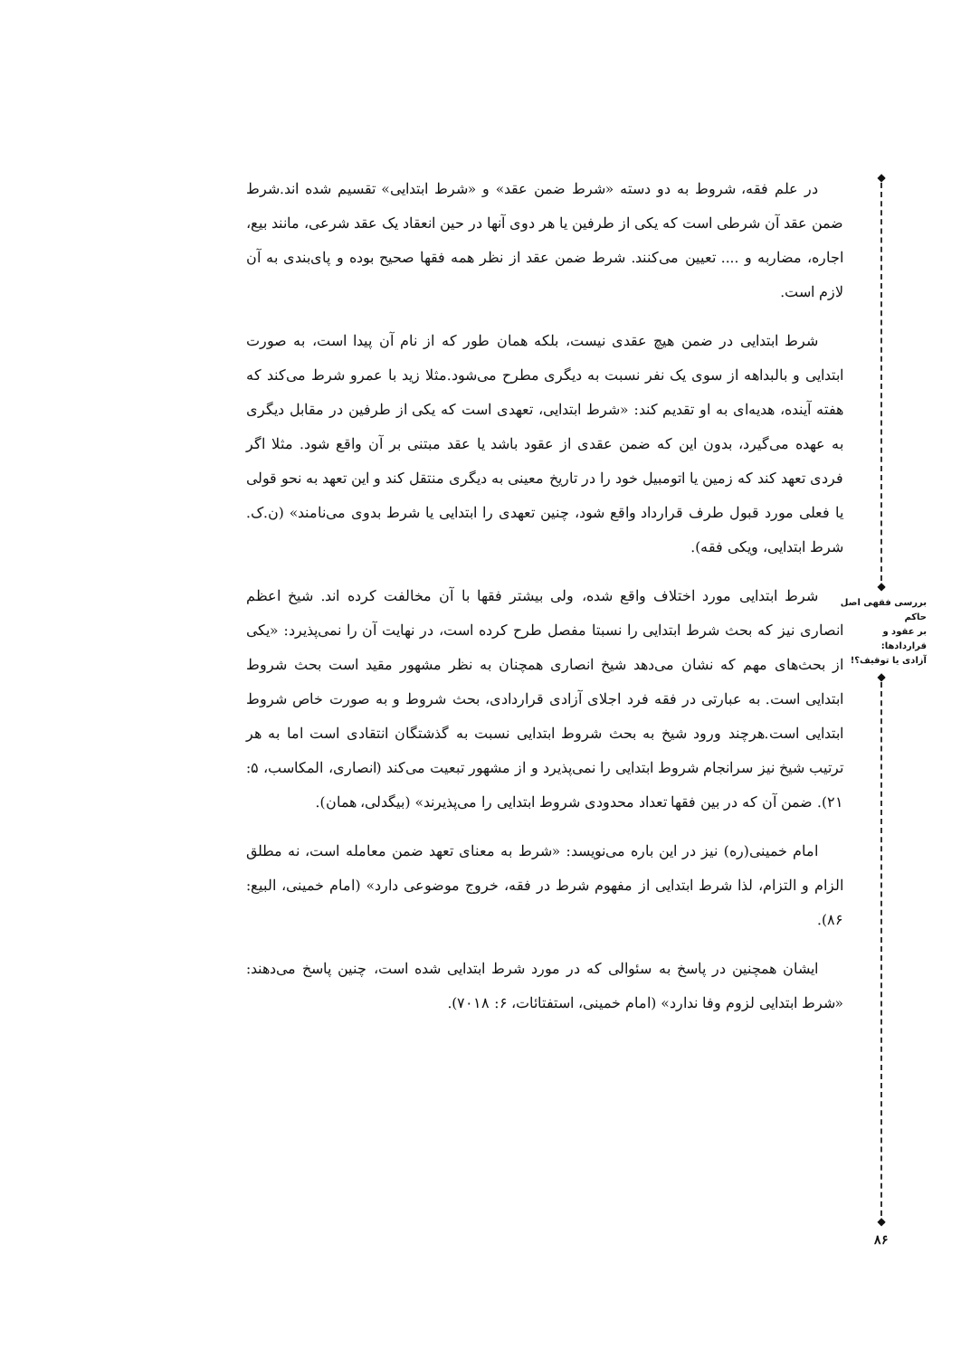◆
◆
بررسی فقهی اصل حاکم
بر عقود و قراردادها:
آزادی یا توقیف؟!
◆
◆
۸۶
در علم فقه، شروط به دو دسته «شرط ضمن عقد» و «شرط ابتدایی» تقسیم شده اند.شرط ضمن عقد آن شرطی است که یکی از طرفین یا هر دوی آنها در حین انعقاد یک عقد شرعی، مانند بیع، اجاره، مضاربه و .... تعیین می‌کنند. شرط ضمن عقد از نظر همه فقها صحیح بوده و پای‌بندی به آن لازم است.
شرط ابتدایی در ضمن هیچ عقدی نیست، بلکه همان طور که از نام آن پیدا است، به صورت ابتدایی و بالبداهه از سوی یک نفر نسبت به دیگری مطرح می‌شود.مثلا زید با عمرو شرط می‌کند که هفته آینده، هدیه‌ای به او تقدیم کند: «شرط ابتدایی، تعهدی است که یکی از طرفین در مقابل دیگری به عهده می‌گیرد، بدون این که ضمن عقدی از عقود باشد یا عقد مبتنی بر آن واقع شود. مثلا اگر فردی تعهد کند که زمین یا اتومبیل خود را در تاریخ معینی به دیگری منتقل کند و این تعهد به نحو قولی یا فعلی مورد قبول طرف قرارداد واقع شود، چنین تعهدی را ابتدایی یا شرط بدوی می‌نامند» (ن.ک. شرط ابتدایی، ویکی فقه).
شرط ابتدایی مورد اختلاف واقع شده، ولی بیشتر فقها با آن مخالفت کرده اند. شیخ اعظم انصاری نیز که بحث شرط ابتدایی را نسبتا مفصل طرح کرده است، در نهایت آن را نمی‌پذیرد: «یکی از بحث‌های مهم که نشان می‌دهد شیخ انصاری همچنان به نظر مشهور مقید است بحث شروط ابتدایی است. به عبارتی در فقه فرد اجلای آزادی قراردادی، بحث شروط و به صورت خاص شروط ابتدایی است.هرچند ورود شیخ به بحث شروط ابتدایی نسبت به گذشتگان انتقادی است اما به هر ترتیب شیخ نیز سرانجام شروط ابتدایی را نمی‌پذیرد و از مشهور تبعیت می‌کند (انصاری، المکاسب، ۵: ۲۱). ضمن آن که در بین فقها تعداد محدودی شروط ابتدایی را می‌پذیرند» (بیگدلی، همان).
امام خمینی(ره) نیز در این باره می‌نویسد: «شرط به معنای تعهد ضمن معامله است، نه مطلق الزام و التزام، لذا شرط ابتدایی از مفهوم شرط در فقه، خروج موضوعی دارد» (امام خمینی، البیع: ۸۶).
ایشان همچنین در پاسخ به سئوالی که در مورد شرط ابتدایی شده است، چنین پاسخ می‌دهند: «شرط ابتدایی لزوم وفا ندارد» (امام خمینی، استفتائات، ۶: ۷۰۱۸).